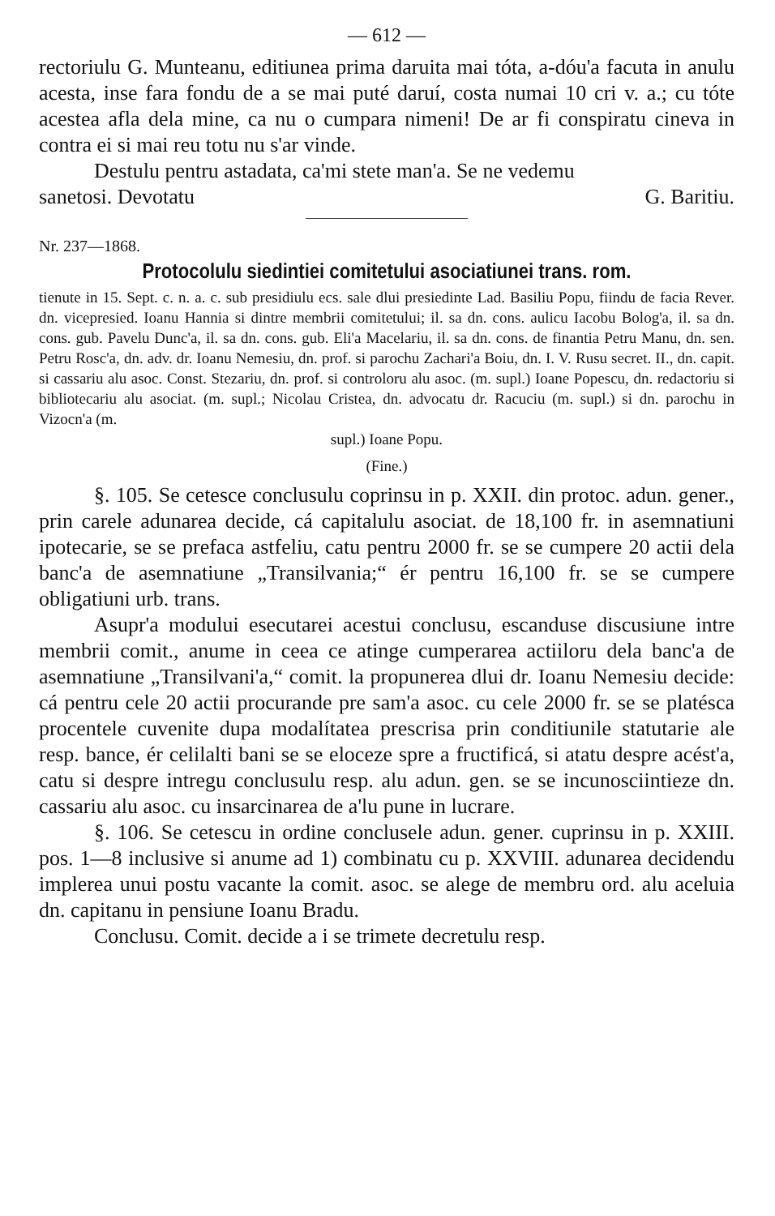— 612 —
rectoriulu G. Munteanu, editiunea prima daruita mai tóta, a-dóu'a facuta in anulu acesta, inse fara fondu de a se mai puté daruí, costa numai 10 cri v. a.; cu tóte acestea afla dela mine, ca nu o cumpara nimeni! De ar fi conspiratu cineva in contra ei si mai reu totu nu s'ar vinde.
Destulu pentru astadata, ca'mi stete man'a. Se ne vedemu
sanetosi. Devotatu G. Baritiu.
Nr. 237—1868.
Protocolulu siedintiei comitetului asociatiunei trans. rom.
tienute in 15. Sept. c. n. a. c. sub presidiulu ecs. sale dlui presiedinte Lad. Basiliu Popu, fiindu de facia Rever. dn. vicepresied. Ioanu Hannia si dintre membrii comitetului; il. sa dn. cons. aulicu Iacobu Bolog'a, il. sa dn. cons. gub. Pavelu Dunc'a, il. sa dn. cons. gub. Eli'a Macelariu, il. sa dn. cons. de finantia Petru Manu, dn. sen. Petru Rosc'a, dn. adv. dr. Ioanu Nemesiu, dn. prof. si parochu Zachari'a Boiu, dn. I. V. Rusu secret. II., dn. capit. si cassariu alu asoc. Const. Stezariu, dn. prof. si controloru alu asoc. (m. supl.) Ioane Popescu, dn. redactoriu si bibliotecariu alu asociat. (m. supl.; Nicolau Cristea, dn. advocatu dr. Racuciu (m. supl.) si dn. parochu in Vizocn'a (m.
supl.) Ioane Popu.
(Fine.)
§. 105. Se cetesce conclusulu coprinsu in p. XXII. din protoc. adun. gener., prin carele adunarea decide, cá capitalulu asociat. de 18,100 fr. in asemnatiuni ipotecarie, se se prefaca astfeliu, catu pentru 2000 fr. se se cumpere 20 actii dela banc'a de asemnatiune „Transilvania;“ ér pentru 16,100 fr. se se cumpere obligatiuni urb. trans.
Asupr'a modului esecutarei acestui conclusu, escanduse discusiune intre membrii comit., anume in ceea ce atinge cumperarea actiiloru dela banc'a de asemnatiune „Transilvani'a,“ comit. la propunerea dlui dr. Ioanu Nemesiu decide: cá pentru cele 20 actii procurande pre sam'a asoc. cu cele 2000 fr. se se platésca procentele cuvenite dupa modalítatea prescrisa prin conditiunile statutarie ale resp. bance, ér celilalti bani se se eloceze spre a fructificá, si atatu despre acést'a, catu si despre intregu conclusulu resp. alu adun. gen. se se incunosciintieze dn. cassariu alu asoc. cu insarcinarea de a'lu pune in lucrare.
§. 106. Se cetescu in ordine conclusele adun. gener. cuprinsu in p. XXIII. pos. 1—8 inclusive si anume ad 1) combinatu cu p. XXVIII. adunarea decidendu implerea unui postu vacante la comit. asoc. se alege de membru ord. alu aceluia dn. capitanu in pensiune Ioanu Bradu.
Conclusu. Comit. decide a i se trimete decretulu resp.